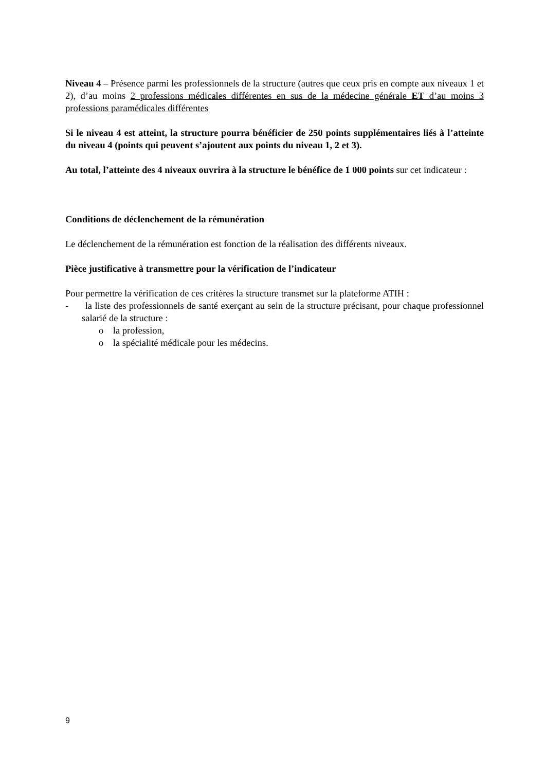Niveau 4 – Présence parmi les professionnels de la structure (autres que ceux pris en compte aux niveaux 1 et 2), d’au moins 2 professions médicales différentes en sus de la médecine générale ET d’au moins 3 professions paramédicales différentes
Si le niveau 4 est atteint, la structure pourra bénéficier de 250 points supplémentaires liés à l’atteinte du niveau 4 (points qui peuvent s’ajoutent aux points du niveau 1, 2 et 3).
Au total, l’atteinte des 4 niveaux ouvrira à la structure le bénéfice de 1 000 points sur cet indicateur :
Conditions de déclenchement de la rémunération
Le déclenchement de la rémunération est fonction de la réalisation des différents niveaux.
Pièce justificative à transmettre pour la vérification de l’indicateur
Pour permettre la vérification de ces critères la structure transmet sur la plateforme ATIH :
- la liste des professionnels de santé exerçant au sein de la structure précisant, pour chaque professionnel salarié de la structure :
o la profession,
o la spécialité médicale pour les médecins.
9